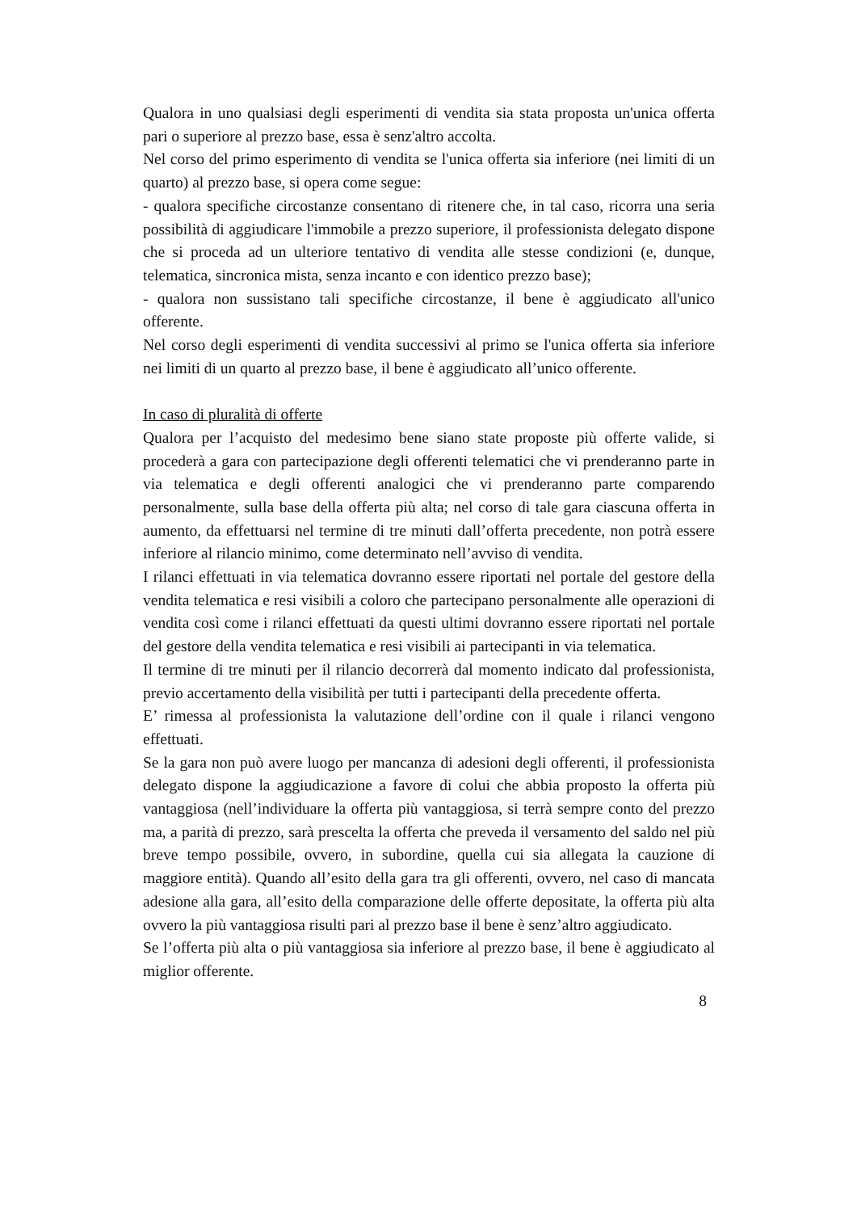Qualora in uno qualsiasi degli esperimenti di vendita sia stata proposta un'unica offerta pari o superiore al prezzo base, essa è senz'altro accolta.
Nel corso del primo esperimento di vendita se l'unica offerta sia inferiore (nei limiti di un quarto) al prezzo base, si opera come segue:
- qualora specifiche circostanze consentano di ritenere che, in tal caso, ricorra una seria possibilità di aggiudicare l'immobile a prezzo superiore, il professionista delegato dispone che si proceda ad un ulteriore tentativo di vendita alle stesse condizioni (e, dunque, telematica, sincronica mista, senza incanto e con identico prezzo base);
- qualora non sussistano tali specifiche circostanze, il bene è aggiudicato all'unico offerente.
Nel corso degli esperimenti di vendita successivi al primo se l'unica offerta sia inferiore nei limiti di un quarto al prezzo base, il bene è aggiudicato all’unico offerente.
In caso di pluralità di offerte
Qualora per l’acquisto del medesimo bene siano state proposte più offerte valide, si procederà a gara con partecipazione degli offerenti telematici che vi prenderanno parte in via telematica e degli offerenti analogici che vi prenderanno parte comparendo personalmente, sulla base della offerta più alta; nel corso di tale gara ciascuna offerta in aumento, da effettuarsi nel termine di tre minuti dall’offerta precedente, non potrà essere inferiore al rilancio minimo, come determinato nell’avviso di vendita.
I rilanci effettuati in via telematica dovranno essere riportati nel portale del gestore della vendita telematica e resi visibili a coloro che partecipano personalmente alle operazioni di vendita così come i rilanci effettuati da questi ultimi dovranno essere riportati nel portale del gestore della vendita telematica e resi visibili ai partecipanti in via telematica.
Il termine di tre minuti per il rilancio decorrerà dal momento indicato dal professionista, previo accertamento della visibilità per tutti i partecipanti della precedente offerta.
E’ rimessa al professionista la valutazione dell’ordine con il quale i rilanci vengono effettuati.
Se la gara non può avere luogo per mancanza di adesioni degli offerenti, il professionista delegato dispone la aggiudicazione a favore di colui che abbia proposto la offerta più vantaggiosa (nell’individuare la offerta più vantaggiosa, si terrà sempre conto del prezzo ma, a parità di prezzo, sarà prescelta la offerta che preveda il versamento del saldo nel più breve tempo possibile, ovvero, in subordine, quella cui sia allegata la cauzione di maggiore entità). Quando all’esito della gara tra gli offerenti, ovvero, nel caso di mancata adesione alla gara, all’esito della comparazione delle offerte depositate, la offerta più alta ovvero la più vantaggiosa risulti pari al prezzo base il bene è senz’altro aggiudicato.
Se l’offerta più alta o più vantaggiosa sia inferiore al prezzo base, il bene è aggiudicato al miglior offerente.
8